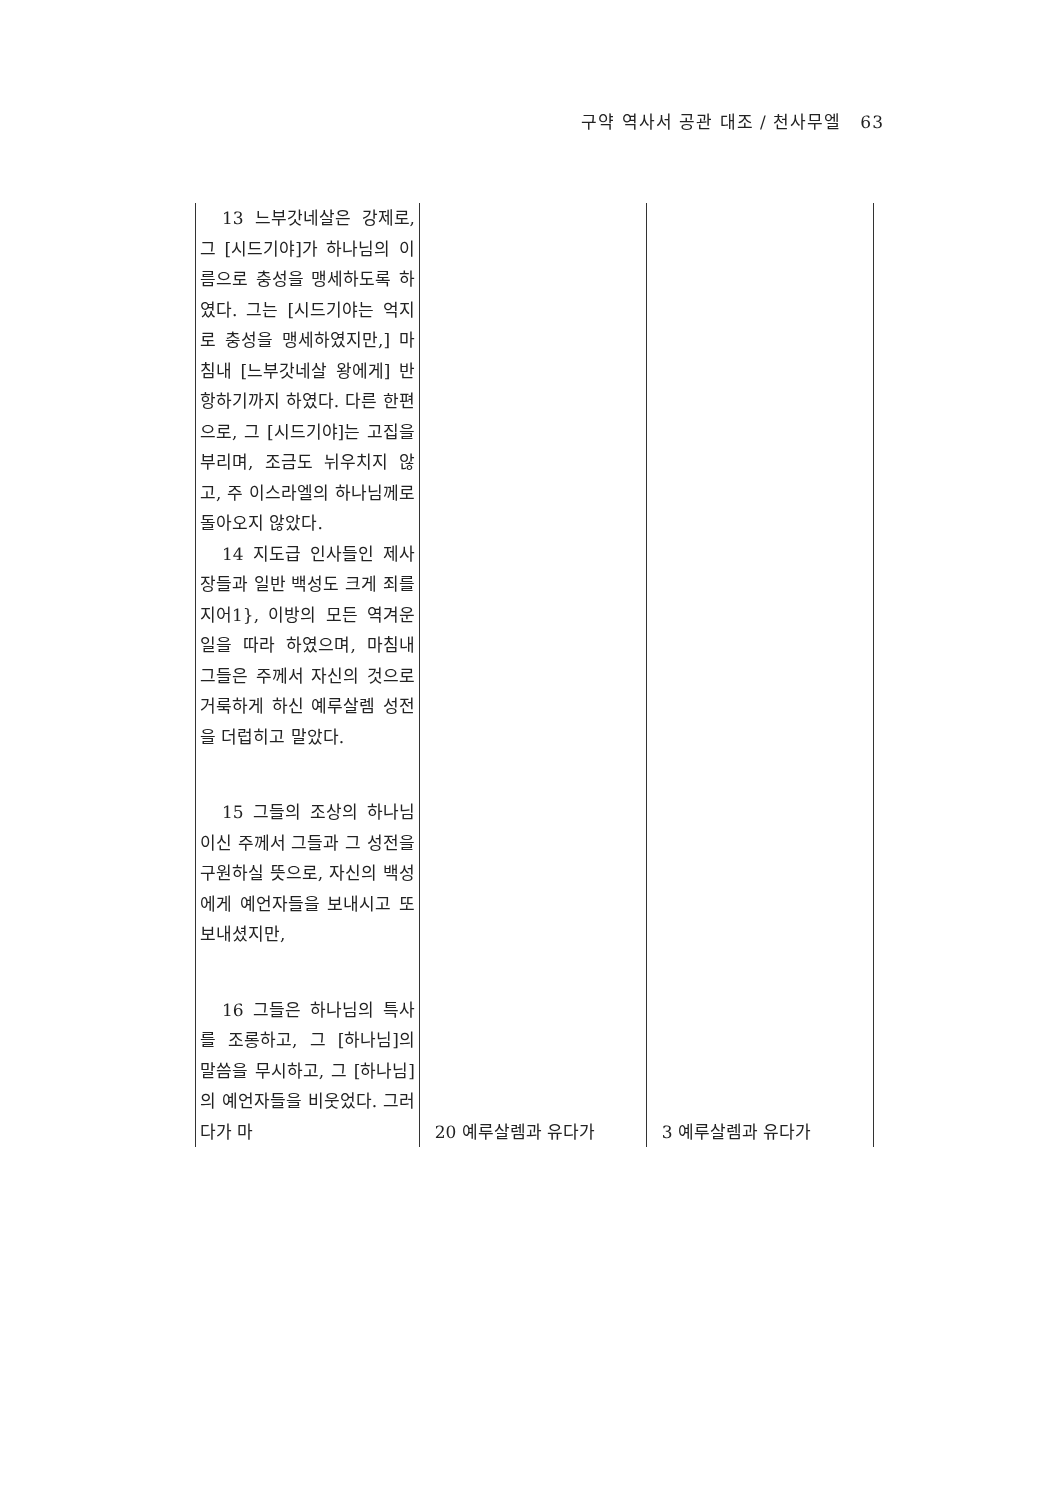구약 역사서 공관 대조 / 천사무엘 63
| 13 느부갓네살은 강제로, 그 [시드기야]가 하나님의 이름으로 충성을 맹세하도록 하였다. 그는 [시드기야는 억지로 충성을 맹세하였지만,] 마침내 [느부갓네살 왕에게] 반항하기까지 하였다. 다른 한편으로, 그 [시드기야]는 고집을 부리며, 조금도 뉘우치지 않고, 주 이스라엘의 하나님께로 돌아오지 않았다. 14 지도급 인사들인 제사장들과 일반 백성도 크게 죄를 지어1}, 이방의 모든 역겨운 일을 따라 하였으며, 마침내 그들은 주께서 자신의 것으로 거룩하게 하신 예루살렘 성전을 더럽히고 말았다. 15 그들의 조상의 하나님이신 주께서 그들과 그 성전을 구원하실 뜻으로, 자신의 백성에게 예언자들을 보내시고 또 보내셨지만, 16 그들은 하나님의 특사를 조롱하고, 그 [하나님]의 말씀을 무시하고, 그 [하나님]의 예언자들을 비웃었다. 그러다가 마 | 20 예루살렘과 유다가 | 3 예루살렘과 유다가 |